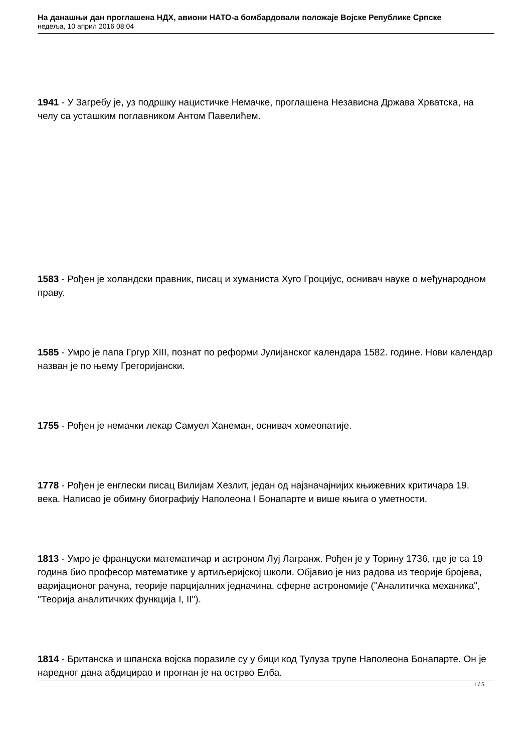На данашњи дан проглашена НДХ, авиони НАТО-а бомбардовали положаје Војске Републике Српске
недеља, 10 април 2016 08:04
1941 - У Загребу је, уз подршку нацистичке Немачке, проглашена Независна Држава Хрватска, на челу са усташким поглавником Антом Павелићем.
1583 - Рођен је холандски правник, писац и хуманиста Хуго Гроцијус, оснивач науке о међународном праву.
1585 - Умро је папа Гргур XIII, познат по реформи Јулијанског календара 1582. године. Нови календар назван је по њему Грегоријански.
1755 - Рођен је немачки лекар Самуел Ханеман, оснивач хомеопатије.
1778 - Рођен је енглески писац Вилијам Хезлит, један од најзначајнијих књижевних критичара 19. века. Написао је обимну биографију Наполеона I Бонапарте и више књига о уметности.
1813 - Умро је француски математичар и астроном Луј Лагранж. Рођен је у Торину 1736, где је са 19 година био професор математике у артиљеријској школи. Објавио је низ радова из теорије бројева, варијационог рачуна, теорије парцијалних једначина, сферне астрономије ("Аналитичка механика", "Теорија аналитичких функција I, II").
1814 - Британска и шпанска војска поразиле су у бици код Тулуза трупе Наполеона Бонапарте. Он је наредног дана абдицирао и прогнан је на острво Елба.
1 / 5